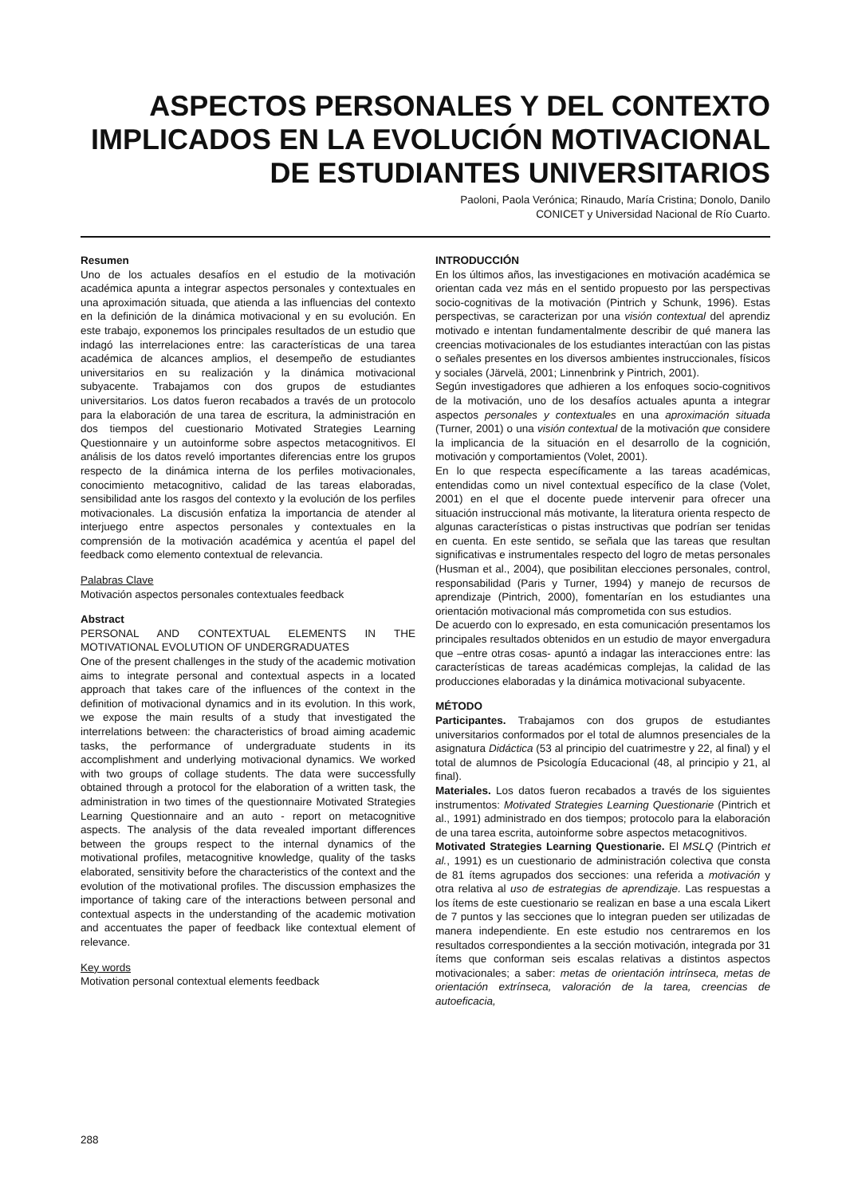ASPECTOS PERSONALES Y DEL CONTEXTO
IMPLICADOS EN LA EVOLUCIÓN MOTIVACIONAL
DE ESTUDIANTES UNIVERSITARIOS
Paoloni, Paola Verónica; Rinaudo, María Cristina; Donolo, Danilo
CONICET y Universidad Nacional de Río Cuarto.
Resumen
Uno de los actuales desafíos en el estudio de la motivación académica apunta a integrar aspectos personales y contextuales en una aproximación situada, que atienda a las influencias del contexto en la definición de la dinámica motivacional y en su evolución. En este trabajo, exponemos los principales resultados de un estudio que indagó las interrelaciones entre: las características de una tarea académica de alcances amplios, el desempeño de estudiantes universitarios en su realización y la dinámica motivacional subyacente. Trabajamos con dos grupos de estudiantes universitarios. Los datos fueron recabados a través de un protocolo para la elaboración de una tarea de escritura, la administración en dos tiempos del cuestionario Motivated Strategies Learning Questionnaire y un autoinforme sobre aspectos metacognitivos. El análisis de los datos reveló importantes diferencias entre los grupos respecto de la dinámica interna de los perfiles motivacionales, conocimiento metacognitivo, calidad de las tareas elaboradas, sensibilidad ante los rasgos del contexto y la evolución de los perfiles motivacionales. La discusión enfatiza la importancia de atender al interjuego entre aspectos personales y contextuales en la comprensión de la motivación académica y acentúa el papel del feedback como elemento contextual de relevancia.
Palabras Clave
Motivación aspectos personales contextuales feedback
Abstract
PERSONAL AND CONTEXTUAL ELEMENTS IN THE MOTIVATIONAL EVOLUTION OF UNDERGRADUATES
One of the present challenges in the study of the academic motivation aims to integrate personal and contextual aspects in a located approach that takes care of the influences of the context in the definition of motivacional dynamics and in its evolution. In this work, we expose the main results of a study that investigated the interrelations between: the characteristics of broad aiming academic tasks, the performance of undergraduate students in its accomplishment and underlying motivacional dynamics. We worked with two groups of collage students. The data were successfully obtained through a protocol for the elaboration of a written task, the administration in two times of the questionnaire Motivated Strategies Learning Questionnaire and an auto - report on metacognitive aspects. The analysis of the data revealed important differences between the groups respect to the internal dynamics of the motivational profiles, metacognitive knowledge, quality of the tasks elaborated, sensitivity before the characteristics of the context and the evolution of the motivational profiles. The discussion emphasizes the importance of taking care of the interactions between personal and contextual aspects in the understanding of the academic motivation and accentuates the paper of feedback like contextual element of relevance.
Key words
Motivation personal contextual elements feedback
INTRODUCCIÓN
En los últimos años, las investigaciones en motivación académica se orientan cada vez más en el sentido propuesto por las perspectivas socio-cognitivas de la motivación (Pintrich y Schunk, 1996). Estas perspectivas, se caracterizan por una visión contextual del aprendiz motivado e intentan fundamentalmente describir de qué manera las creencias motivacionales de los estudiantes interactúan con las pistas o señales presentes en los diversos ambientes instruccionales, físicos y sociales (Järvelä, 2001; Linnenbrink y Pintrich, 2001).
Según investigadores que adhieren a los enfoques socio-cognitivos de la motivación, uno de los desafíos actuales apunta a integrar aspectos personales y contextuales en una aproximación situada (Turner, 2001) o una visión contextual de la motivación que considere la implicancia de la situación en el desarrollo de la cognición, motivación y comportamientos (Volet, 2001).
En lo que respecta específicamente a las tareas académicas, entendidas como un nivel contextual específico de la clase (Volet, 2001) en el que el docente puede intervenir para ofrecer una situación instruccional más motivante, la literatura orienta respecto de algunas características o pistas instructivas que podrían ser tenidas en cuenta. En este sentido, se señala que las tareas que resultan significativas e instrumentales respecto del logro de metas personales (Husman et al., 2004), que posibilitan elecciones personales, control, responsabilidad (Paris y Turner, 1994) y manejo de recursos de aprendizaje (Pintrich, 2000), fomentarían en los estudiantes una orientación motivacional más comprometida con sus estudios.
De acuerdo con lo expresado, en esta comunicación presentamos los principales resultados obtenidos en un estudio de mayor envergadura que –entre otras cosas- apuntó a indagar las interacciones entre: las características de tareas académicas complejas, la calidad de las producciones elaboradas y la dinámica motivacional subyacente.
MÉTODO
Participantes. Trabajamos con dos grupos de estudiantes universitarios conformados por el total de alumnos presenciales de la asignatura Didáctica (53 al principio del cuatrimestre y 22, al final) y el total de alumnos de Psicología Educacional (48, al principio y 21, al final).
Materiales. Los datos fueron recabados a través de los siguientes instrumentos: Motivated Strategies Learning Questionarie (Pintrich et al., 1991) administrado en dos tiempos; protocolo para la elaboración de una tarea escrita, autoinforme sobre aspectos metacognitivos.
Motivated Strategies Learning Questionarie. El MSLQ (Pintrich et al., 1991) es un cuestionario de administración colectiva que consta de 81 ítems agrupados dos secciones: una referida a motivación y otra relativa al uso de estrategias de aprendizaje. Las respuestas a los ítems de este cuestionario se realizan en base a una escala Likert de 7 puntos y las secciones que lo integran pueden ser utilizadas de manera independiente. En este estudio nos centraremos en los resultados correspondientes a la sección motivación, integrada por 31 ítems que conforman seis escalas relativas a distintos aspectos motivacionales; a saber: metas de orientación intrínseca, metas de orientación extrínseca, valoración de la tarea, creencias de autoeficacia,
288